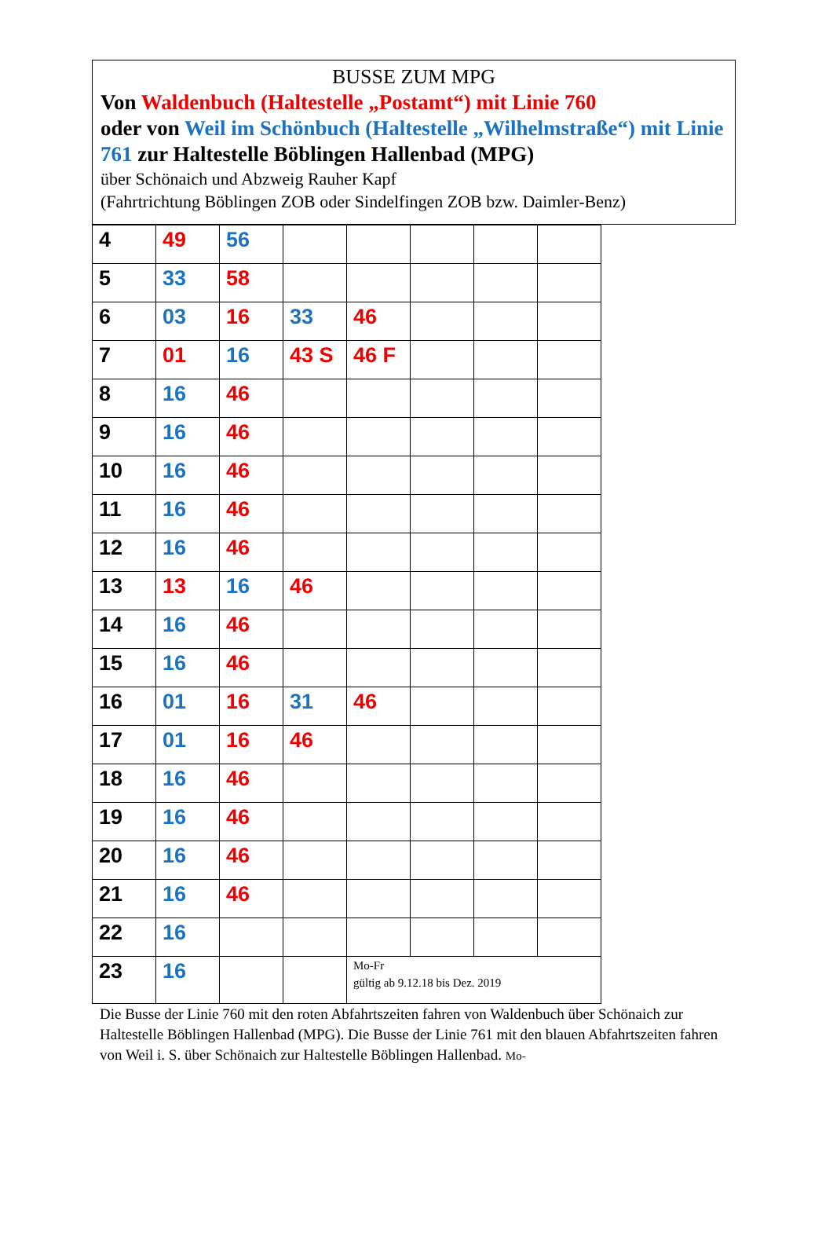BUSSE ZUM MPG
Von Waldenbuch (Haltestelle „Postamt“) mit Linie 760
oder von Weil im Schönbuch (Haltestelle „Wilhelmstraße“) mit Linie 761 zur Haltestelle Böblingen Hallenbad (MPG)
über Schönaich und Abzweig Rauher Kapf
(Fahrtrichtung Böblingen ZOB oder Sindelfingen ZOB bzw. Daimler-Benz)
| 4 | 49 | 56 | | | | | |
| 5 | 33 | 58 | | | | | |
| 6 | 03 | 16 | 33 | 46 | | | |
| 7 | 01 | 16 | 43 S | 46 F | | | |
| 8 | 16 | 46 | | | | | |
| 9 | 16 | 46 | | | | | |
| 10 | 16 | 46 | | | | | |
| 11 | 16 | 46 | | | | | |
| 12 | 16 | 46 | | | | | |
| 13 | 13 | 16 | 46 | | | | |
| 14 | 16 | 46 | | | | | |
| 15 | 16 | 46 | | | | | |
| 16 | 01 | 16 | 31 | 46 | | | |
| 17 | 01 | 16 | 46 | | | | |
| 18 | 16 | 46 | | | | | |
| 19 | 16 | 46 | | | | | |
| 20 | 16 | 46 | | | | | |
| 21 | 16 | 46 | | | | | |
| 22 | 16 | | | | | | |
| 23 | 16 | | | Mo-Fr gültig ab 9.12.18 bis Dez. 2019 | | | |
Die Busse der Linie 760 mit den roten Abfahrtszeiten fahren von Waldenbuch über Schönaich zur Haltestelle Böblingen Hallenbad (MPG). Die Busse der Linie 761 mit den blauen Abfahrtszeiten fahren von Weil i. S. über Schönaich zur Haltestelle Böblingen Hallenbad. Mo-